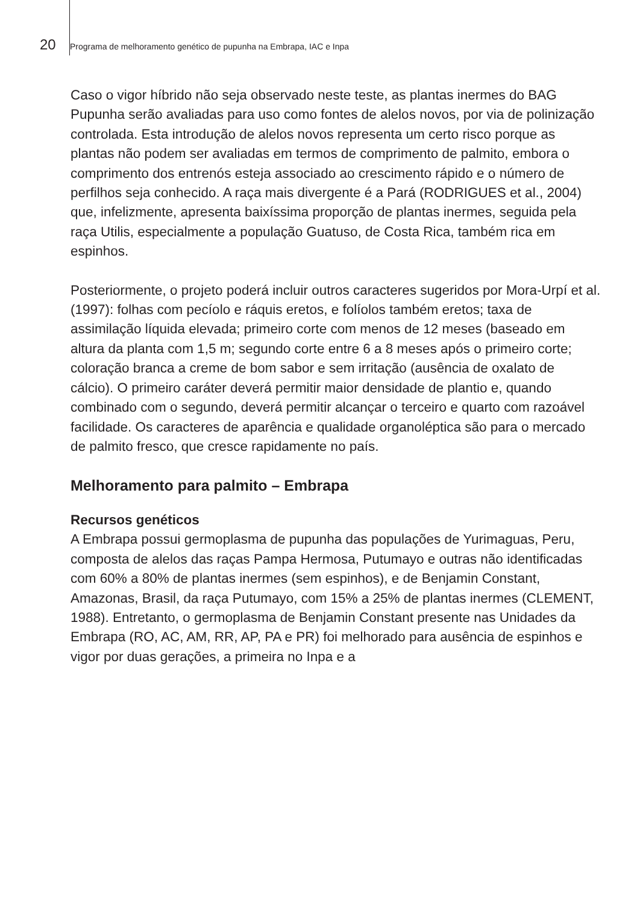20 Programa de melhoramento genético de pupunha na Embrapa, IAC e Inpa
Caso o vigor híbrido não seja observado neste teste, as plantas inermes do BAG Pupunha serão avaliadas para uso como fontes de alelos novos, por via de polinização controlada. Esta introdução de alelos novos representa um certo risco porque as plantas não podem ser avaliadas em termos de comprimento de palmito, embora o comprimento dos entrenós esteja associado ao crescimento rápido e o número de perfilhos seja conhecido. A raça mais divergente é a Pará (RODRIGUES et al., 2004) que, infelizmente, apresenta baixíssima proporção de plantas inermes, seguida pela raça Utilis, especialmente a população Guatuso, de Costa Rica, também rica em espinhos.
Posteriormente, o projeto poderá incluir outros caracteres sugeridos por Mora-Urpí et al. (1997): folhas com pecíolo e ráquis eretos, e folíolos também eretos; taxa de assimilação líquida elevada; primeiro corte com menos de 12 meses (baseado em altura da planta com 1,5 m; segundo corte entre 6 a 8 meses após o primeiro corte; coloração branca a creme de bom sabor e sem irritação (ausência de oxalato de cálcio). O primeiro caráter deverá permitir maior densidade de plantio e, quando combinado com o segundo, deverá permitir alcançar o terceiro e quarto com razoável facilidade. Os caracteres de aparência e qualidade organoléptica são para o mercado de palmito fresco, que cresce rapidamente no país.
Melhoramento para palmito – Embrapa
Recursos genéticos
A Embrapa possui germoplasma de pupunha das populações de Yurimaguas, Peru, composta de alelos das raças Pampa Hermosa, Putumayo e outras não identificadas com 60% a 80% de plantas inermes (sem espinhos), e de Benjamin Constant, Amazonas, Brasil, da raça Putumayo, com 15% a 25% de plantas inermes (CLEMENT, 1988). Entretanto, o germoplasma de Benjamin Constant presente nas Unidades da Embrapa (RO, AC, AM, RR, AP, PA e PR) foi melhorado para ausência de espinhos e vigor por duas gerações, a primeira no Inpa e a